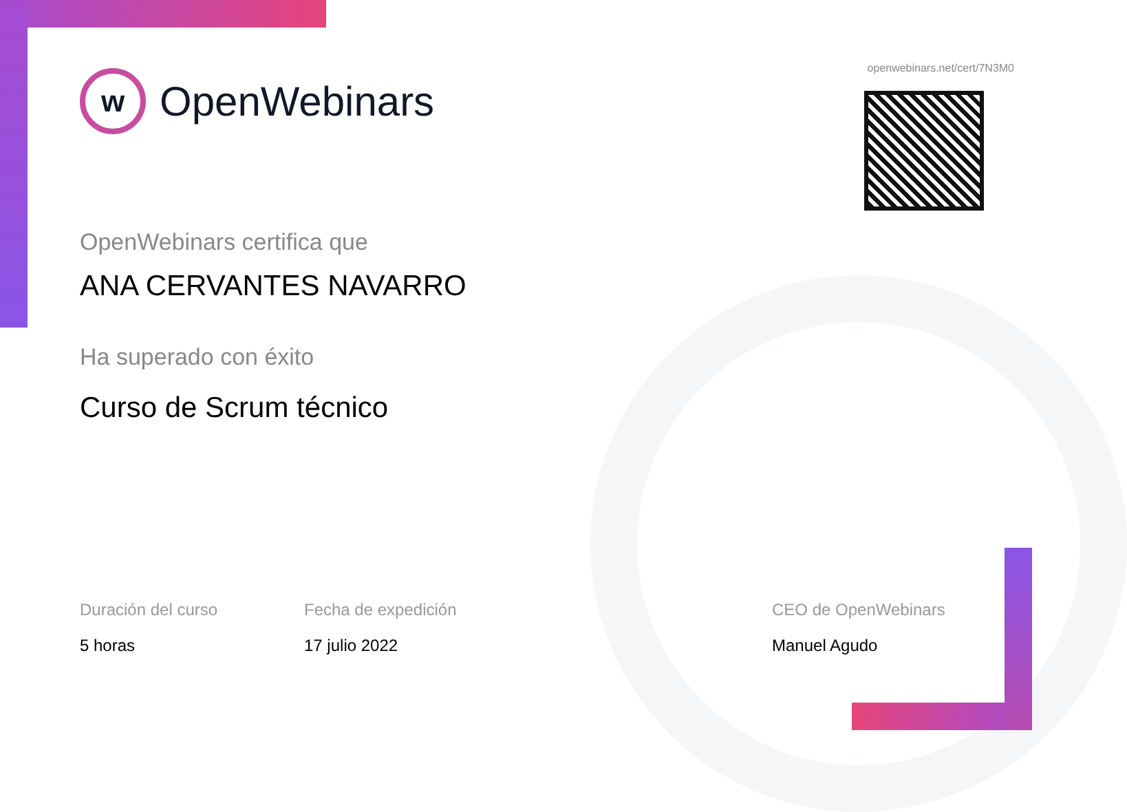openwebinars.net/cert/7N3M0
w
OpenWebinars
OpenWebinars certifica que
ANA CERVANTES NAVARRO
Ha superado con éxito
Curso de Scrum técnico
Duración del curso
5 horas
Fecha de expedición
17 julio 2022
CEO de OpenWebinars
Manuel Agudo